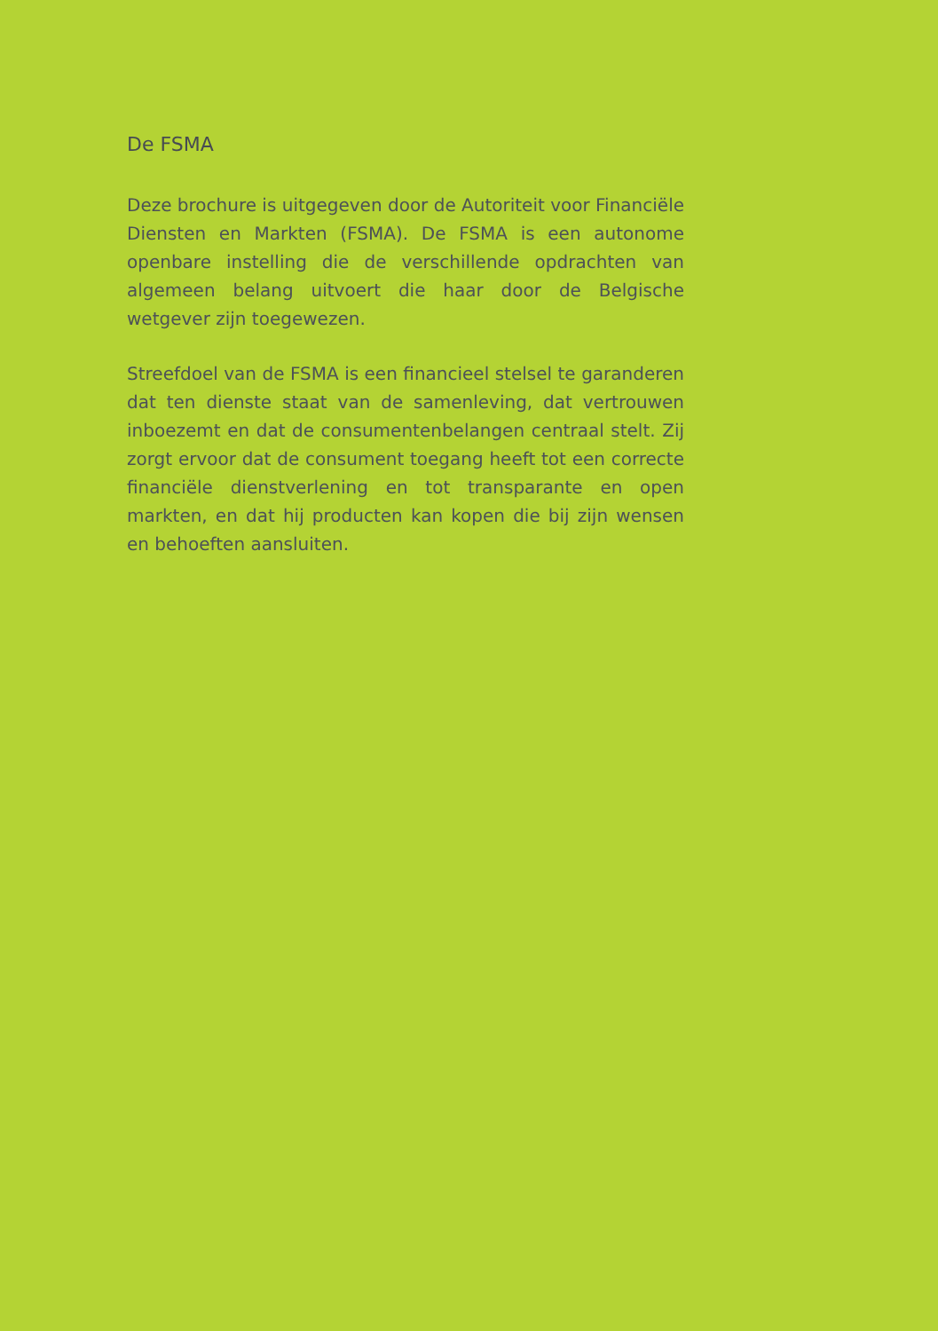De FSMA
Deze brochure is uitgegeven door de Autoriteit voor Financiële Diensten en Markten (FSMA). De FSMA is een autonome openbare instelling die de verschillende opdrachten van algemeen belang uitvoert die haar door de Belgische wetgever zijn toegewezen.
Streefdoel van de FSMA is een financieel stelsel te garan­deren dat ten dienste staat van de samenleving, dat vertrouwen inboezemt en dat de consumentenbelangen centraal stelt. Zij zorgt ervoor dat de consument toegang heeft tot een correcte financiële dienstverlening en tot transparante en open markten, en dat hij producten kan kopen die bij zijn wensen en behoeften aansluiten.